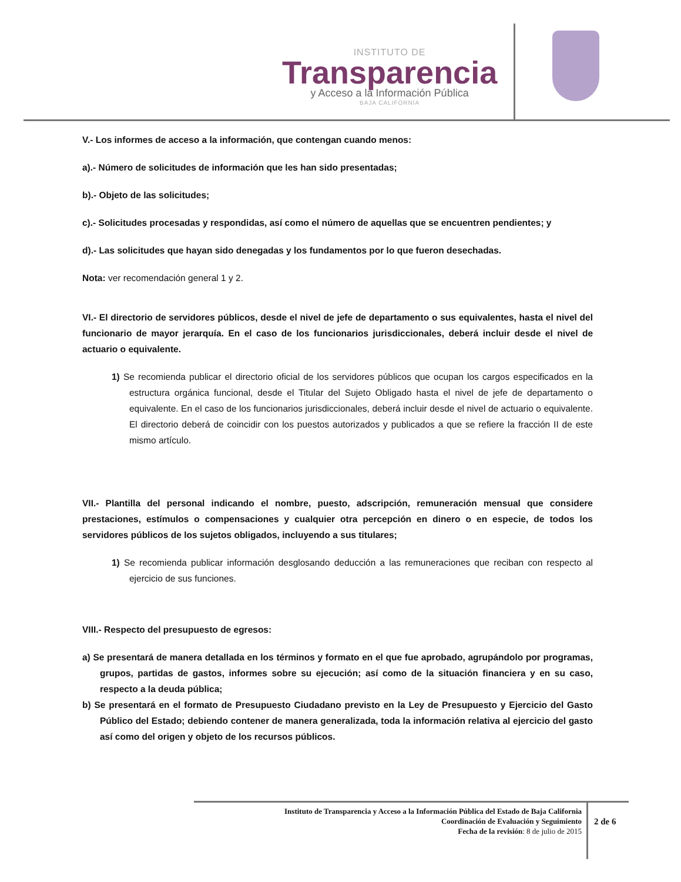INSTITUTO DE
Transparencia
y Acceso a la Información Pública
BAJA CALIFORNIA
V.- Los informes de acceso a la información, que contengan cuando menos:
a).- Número de solicitudes de información que les han sido presentadas;
b).- Objeto de las solicitudes;
c).- Solicitudes procesadas y respondidas, así como el número de aquellas que se encuentren pendientes; y
d).- Las solicitudes que hayan sido denegadas y los fundamentos por lo que fueron desechadas.
Nota: ver recomendación general 1 y 2.
VI.- El directorio de servidores públicos, desde el nivel de jefe de departamento o sus equivalentes, hasta el nivel del funcionario de mayor jerarquía. En el caso de los funcionarios jurisdiccionales, deberá incluir desde el nivel de actuario o equivalente.
1) Se recomienda publicar el directorio oficial de los servidores públicos que ocupan los cargos especificados en la estructura orgánica funcional, desde el Titular del Sujeto Obligado hasta el nivel de jefe de departamento o equivalente. En el caso de los funcionarios jurisdiccionales, deberá incluir desde el nivel de actuario o equivalente. El directorio deberá de coincidir con los puestos autorizados y publicados a que se refiere la fracción II de este mismo artículo.
VII.- Plantilla del personal indicando el nombre, puesto, adscripción, remuneración mensual que considere prestaciones, estímulos o compensaciones y cualquier otra percepción en dinero o en especie, de todos los servidores públicos de los sujetos obligados, incluyendo a sus titulares;
1) Se recomienda publicar información desglosando deducción a las remuneraciones que reciban con respecto al ejercicio de sus funciones.
VIII.- Respecto del presupuesto de egresos:
a) Se presentará de manera detallada en los términos y formato en el que fue aprobado, agrupándolo por programas, grupos, partidas de gastos, informes sobre su ejecución; así como de la situación financiera y en su caso, respecto a la deuda pública;
b) Se presentará en el formato de Presupuesto Ciudadano previsto en la Ley de Presupuesto y Ejercicio del Gasto Público del Estado; debiendo contener de manera generalizada, toda la información relativa al ejercicio del gasto así como del origen y objeto de los recursos públicos.
Instituto de Transparencia y Acceso a la Información Pública del Estado de Baja California
Coordinación de Evaluación y Seguimiento
Fecha de la revisión: 8 de julio de 2015
2 de 6